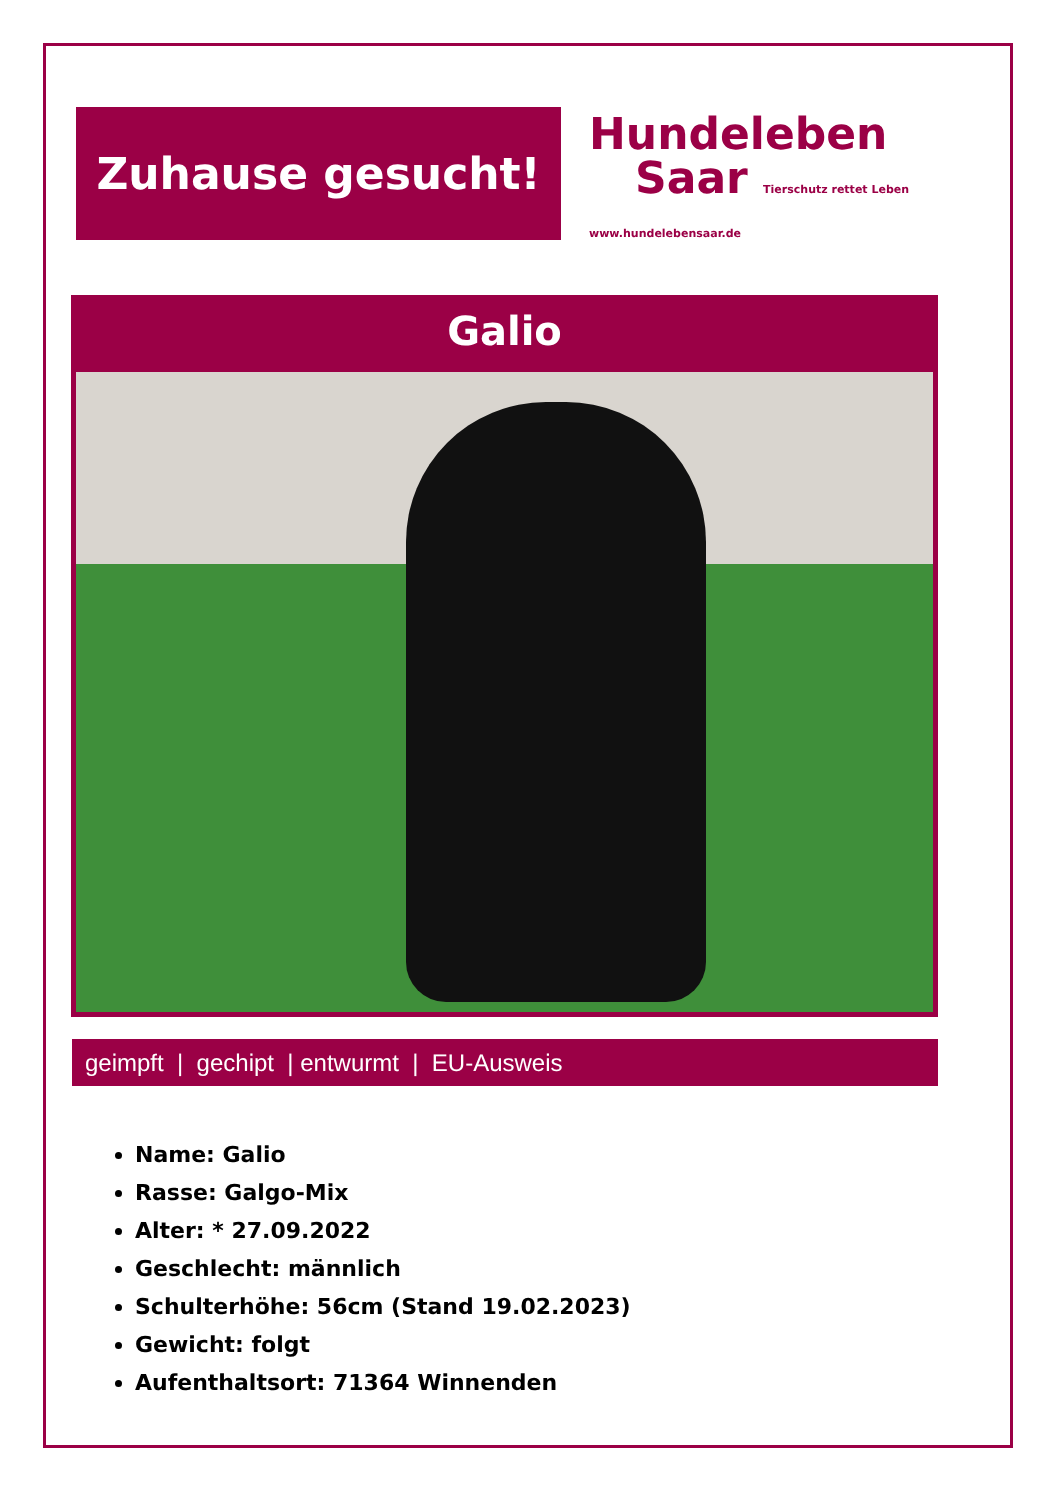Zuhause gesucht!
Hundeleben
Saar Tierschutz rettet Leben www.hundelebensaar.de
Galio
geimpft | gechipt | entwurmt | EU-Ausweis
Name: Galio
Rasse: Galgo-Mix
Alter: * 27.09.2022
Geschlecht: männlich
Schulterhöhe: 56cm (Stand 19.02.2023)
Gewicht: folgt
Aufenthaltsort: 71364 Winnenden